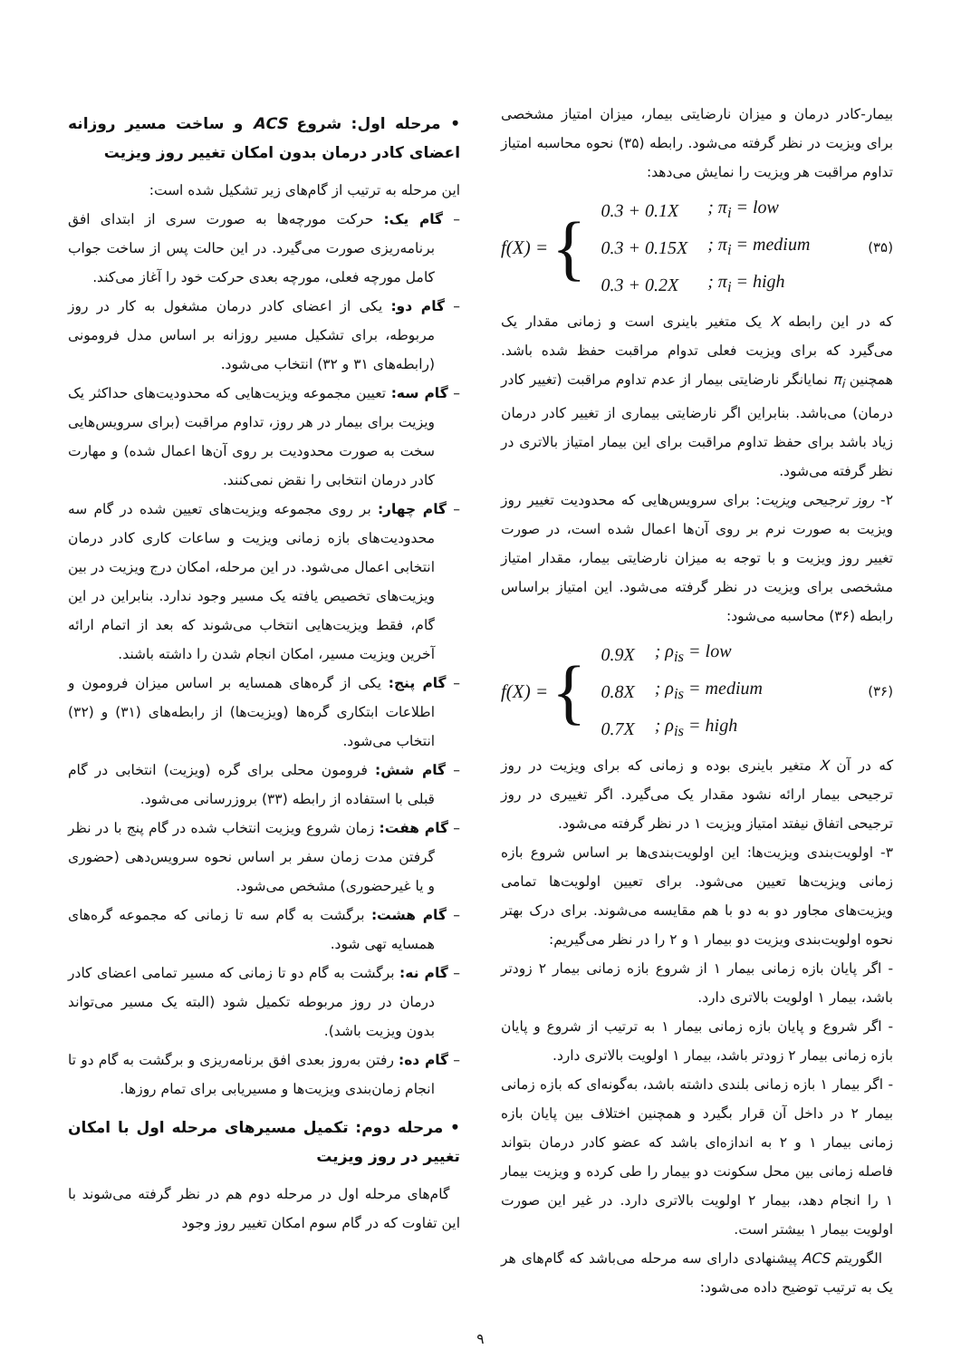بیمار-کادر درمان و میزان نارضایتی بیمار، میزان امتیاز مشخصی برای ویزیت در نظر گرفته می‌شود. رابطه (۳۵) نحوه محاسبه امتیاز تداوم مراقبت هر ویزیت را نمایش می‌دهد:
f(X) = {
| 0.3 + 0.1X | ; π<sub>i</sub> = low |
| 0.3 + 0.15X | ; π<sub>i</sub> = medium |
| 0.3 + 0.2X | ; π<sub>i</sub> = high |
(۳۵)
که در این رابطه X یک متغیر باینری است و زمانی مقدار یک می‌گیرد که برای ویزیت فعلی تدوام مراقبت حفظ شده باشد. همچنین π<sub>i</sub> نمایانگر نارضایتی بیمار از عدم تداوم مراقبت (تغییر کادر درمان) می‌باشد. بنابراین اگر نارضایتی بیماری از تغییر کادر درمان زیاد باشد برای حفظ تداوم مراقبت برای این بیمار امتیاز بالاتری در نظر گرفته می‌شود.
۲- روز ترجیحی ویزیت: برای سرویس‌هایی که محدودیت تغییر روز ویزیت به صورت نرم بر روی آن‌ها اعمال شده است، در صورت تغییر روز ویزیت و با توجه به میزان نارضایتی بیمار، مقدار امتیاز مشخصی برای ویزیت در نظر گرفته می‌شود. این امتیاز براساس رابطه (۳۶) محاسبه می‌شود:
f(X) = {
| 0.9X | ; ρ<sub>is</sub> = low |
| 0.8X | ; ρ<sub>is</sub> = medium |
| 0.7X | ; ρ<sub>is</sub> = high |
(۳۶)
که در آن X متغیر باینری بوده و زمانی که برای ویزیت در روز ترجیحی بیمار ارائه نشود مقدار یک می‌گیرد. اگر تغییری در روز ترجیحی اتفاق نیفتد امتیاز ویزیت ۱ در نظر گرفته می‌شود.
۳- اولویت‌بندی ویزیت‌ها: این اولویت‌بندی‌ها بر اساس شروع بازه زمانی ویزیت‌ها تعیین می‌شود. برای تعیین اولویت‌ها تمامی ویزیت‌های مجاور دو به دو با هم مقایسه می‌شوند. برای درک بهتر نحوه اولویت‌بندی ویزیت دو بیمار ۱ و ۲ را در نظر می‌گیریم:
- اگر پایان بازه زمانی بیمار ۱ از شروع بازه زمانی بیمار ۲ زودتر باشد، بیمار ۱ اولویت بالاتری دارد.
- اگر شروع و پایان بازه زمانی بیمار ۱ به ترتیب از شروع و پایان بازه زمانی بیمار ۲ زودتر باشد، بیمار ۱ اولویت بالاتری دارد.
- اگر بیمار ۱ بازه زمانی بلندی داشته باشد، به‌گونه‌ای که بازه زمانی بیمار ۲ در داخل آن قرار بگیرد و همچنین اختلاف بین پایان بازه زمانی بیمار ۱ و ۲ به اندازه‌ای باشد که عضو کادر درمان بتواند فاصله زمانی بین محل سکونت دو بیمار را طی کرده و ویزیت بیمار ۱ را انجام دهد، بیمار ۲ اولویت بالاتری دارد. در غیر این صورت اولویت بیمار ۱ بیشتر است.
الگوریتم ACS پیشنهادی دارای سه مرحله می‌باشد که گام‌های هر یک به ترتیب توضیح داده می‌شود:
• مرحله اول: شروع ACS و ساخت مسیر روزانه اعضای کادر درمان بدون امکان تغییر روز ویزیت
این مرحله به ترتیب از گام‌های زیر تشکیل شده است:
– گام یک: حرکت مورچه‌ها به صورت سری از ابتدای افق برنامه‌ریزی صورت می‌گیرد. در این حالت پس از ساخت جواب کامل مورچه فعلی، مورچه بعدی حرکت خود را آغاز می‌کند.
– گام دو: یکی از اعضای کادر درمان مشغول به کار در روز مربوطه، برای تشکیل مسیر روزانه بر اساس مدل فرومونی (رابطه‌های ۳۱ و ۳۲) انتخاب می‌شود.
– گام سه: تعیین مجموعه ویزیت‌هایی که محدودیت‌های حداکثر یک ویزیت برای بیمار در هر روز، تداوم مراقبت (برای سرویس‌هایی سخت به صورت محدودیت بر روی آن‌ها اعمال شده) و مهارت کادر درمان انتخابی را نقض نمی‌کنند.
– گام چهار: بر روی مجموعه ویزیت‌های تعیین شده در گام سه محدودیت‌های بازه زمانی ویزیت و ساعات کاری کادر درمان انتخابی اعمال می‌شود. در این مرحله، امکان درج ویزیت در بین ویزیت‌های تخصیص یافته یک مسیر وجود ندارد. بنابراین در این گام، فقط ویزیت‌هایی انتخاب می‌شوند که بعد از اتمام ارائه آخرین ویزیت مسیر، امکان انجام شدن را داشته باشند.
– گام پنج: یکی از گره‌های همسایه بر اساس میزان فرومون و اطلاعات ابتکاری گره‌ها (ویزیت‌ها) از رابطه‌های (۳۱) و (۳۲) انتخاب می‌شود.
– گام شش: فرومون محلی برای گره (ویزیت) انتخابی در گام قبلی با استفاده از رابطه (۳۳) بروزرسانی می‌شود.
– گام هفت: زمان شروع ویزیت انتخاب شده در گام پنج با در نظر گرفتن مدت زمان سفر بر اساس نحوه سرویس‌دهی (حضوری و یا غیرحضوری) مشخص می‌شود.
– گام هشت: برگشت به گام سه تا زمانی که مجموعه گره‌های همسایه تهی شود.
– گام نه: برگشت به گام دو تا زمانی که مسیر تمامی اعضای کادر درمان در روز مربوطه تکمیل شود (البته یک مسیر می‌تواند بدون ویزیت باشد).
– گام ده: رفتن به‌روز بعدی افق برنامه‌ریزی و برگشت به گام دو تا انجام زمان‌بندی ویزیت‌ها و مسیریابی برای تمام روزها.
• مرحله دوم: تکمیل مسیرهای مرحله اول با امکان تغییر در روز ویزیت
گام‌های مرحله اول در مرحله دوم هم در نظر گرفته می‌شوند با این تفاوت که در گام سوم امکان تغییر روز وجود
۹